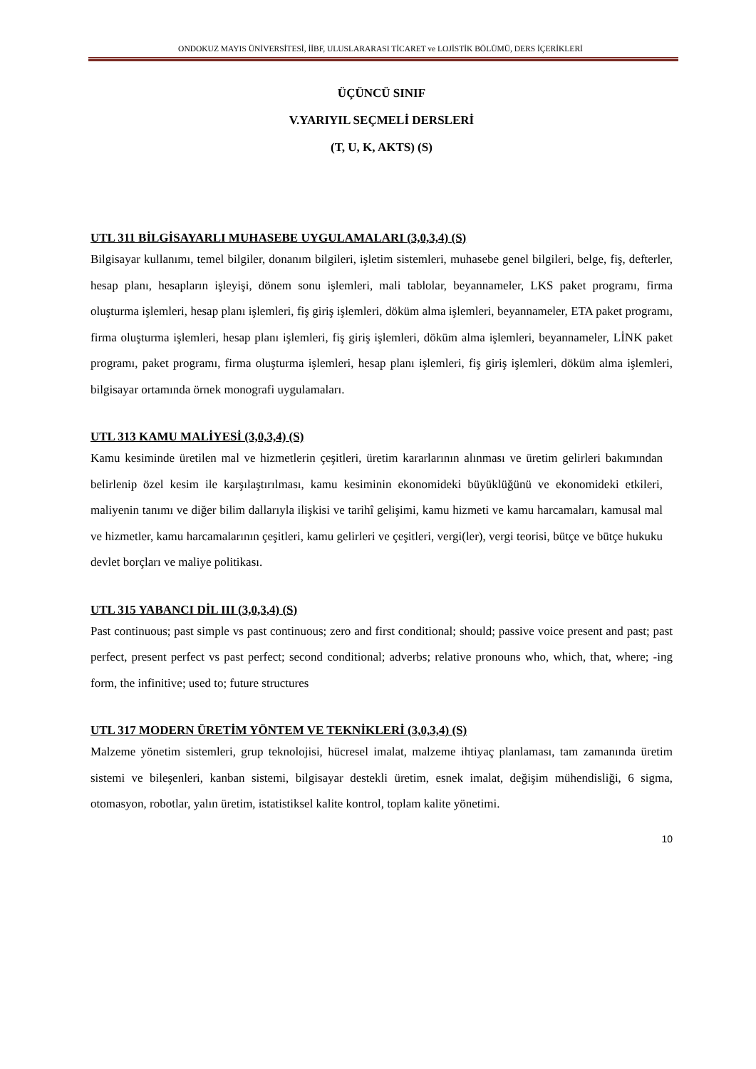ONDOKUZ MAYIS ÜNİVERSİTESİ, İİBF, ULUSLARARASI TİCARET ve LOJİSTİK BÖLÜMÜ, DERS İÇERİKLERİ
ÜÇÜNCÜ SINIF
V.YARIYIL SEÇMELİ DERSLERİ
(T, U, K, AKTS) (S)
UTL 311 BİLGİSAYARLI MUHASEBE UYGULAMALARI (3,0,3,4) (S)
Bilgisayar kullanımı, temel bilgiler, donanım bilgileri, işletim sistemleri, muhasebe genel bilgileri, belge, fiş, defterler, hesap planı, hesapların işleyişi, dönem sonu işlemleri, mali tablolar, beyannameler, LKS paket programı, firma oluşturma işlemleri, hesap planı işlemleri, fiş giriş işlemleri, döküm alma işlemleri, beyannameler, ETA paket programı, firma oluşturma işlemleri, hesap planı işlemleri, fiş giriş işlemleri, döküm alma işlemleri, beyannameler, LİNK paket programı, paket programı, firma oluşturma işlemleri, hesap planı işlemleri, fiş giriş işlemleri, döküm alma işlemleri, bilgisayar ortamında örnek monografi uygulamaları.
UTL 313 KAMU MALİYESİ (3,0,3,4) (S)
Kamu kesiminde üretilen mal ve hizmetlerin çeşitleri, üretim kararlarının alınması ve üretim gelirleri bakımından belirlenip özel kesim ile karşılaştırılması, kamu kesiminin ekonomideki büyüklüğünü ve ekonomideki etkileri, maliyenin tanımı ve diğer bilim dallarıyla ilişkisi ve tarihî gelişimi, kamu hizmeti ve kamu harcamaları, kamusal mal ve hizmetler, kamu harcamalarının çeşitleri, kamu gelirleri ve çeşitleri, vergi(ler), vergi teorisi, bütçe ve bütçe hukuku devlet borçları ve maliye politikası.
UTL 315 YABANCI DİL III (3,0,3,4) (S)
Past continuous; past simple vs past continuous; zero and first conditional; should; passive voice present and past; past perfect, present perfect vs past perfect; second conditional; adverbs; relative pronouns who, which, that, where; -ing form, the infinitive; used to; future structures
UTL 317 MODERN ÜRETİM YÖNTEM VE TEKNİKLERİ (3,0,3,4) (S)
Malzeme yönetim sistemleri, grup teknolojisi, hücresel imalat, malzeme ihtiyaç planlaması, tam zamanında üretim sistemi ve bileşenleri, kanban sistemi, bilgisayar destekli üretim, esnek imalat, değişim mühendisliği, 6 sigma, otomasyon, robotlar, yalın üretim, istatistiksel kalite kontrol, toplam kalite yönetimi.
10